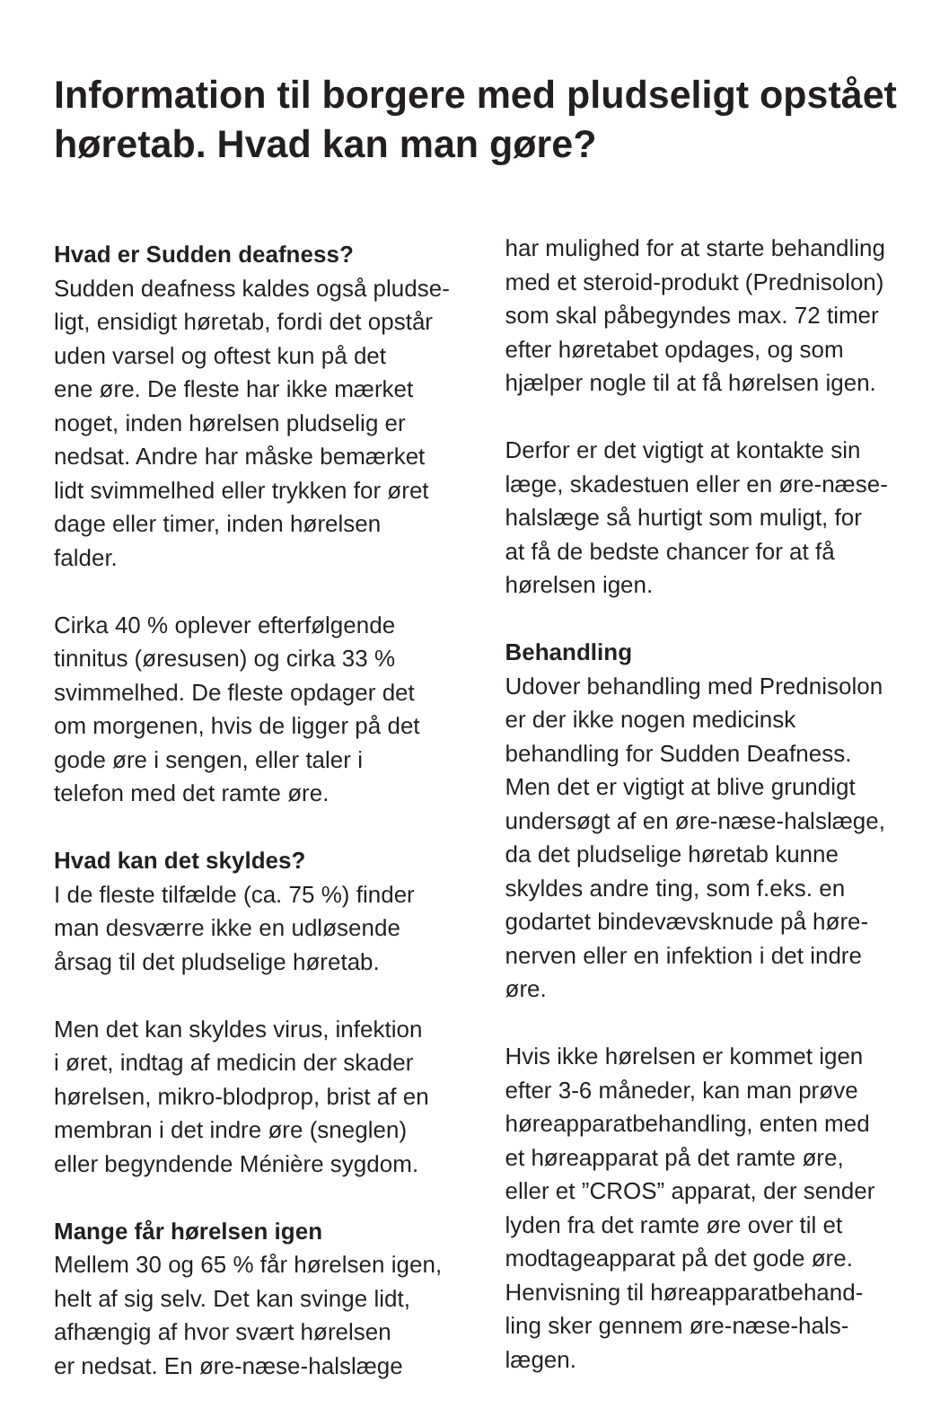Information til borgere med pludseligt opstået høretab. Hvad kan man gøre?
Hvad er Sudden deafness?
Sudden deafness kaldes også pludse-
ligt, ensidigt høretab, fordi det opstår
uden varsel og oftest kun på det
ene øre. De fleste har ikke mærket
noget, inden hørelsen pludselig er
nedsat. Andre har måske bemærket
lidt svimmelhed eller trykken for øret
dage eller timer, inden hørelsen
falder.
Cirka 40 % oplever efterfølgende
tinnitus (øresusen) og cirka 33 %
svimmelhed. De fleste opdager det
om morgenen, hvis de ligger på det
gode øre i sengen, eller taler i
telefon med det ramte øre.
Hvad kan det skyldes?
I de fleste tilfælde (ca. 75 %) finder
man desværre ikke en udløsende
årsag til det pludselige høretab.
Men det kan skyldes virus, infektion
i øret, indtag af medicin der skader
hørelsen, mikro-blodprop, brist af en
membran i det indre øre (sneglen)
eller begyndende Ménière sygdom.
Mange får hørelsen igen
Mellem 30 og 65 % får hørelsen igen,
helt af sig selv. Det kan svinge lidt,
afhængig af hvor svært hørelsen
er nedsat. En øre-næse-halslæge
har mulighed for at starte behandling
med et steroid-produkt (Prednisolon)
som skal påbegyndes max. 72 timer
efter høretabet opdages, og som
hjælper nogle til at få hørelsen igen.
Derfor er det vigtigt at kontakte sin
læge, skadestuen eller en øre-næse-
halslæge så hurtigt som muligt, for
at få de bedste chancer for at få
hørelsen igen.
Behandling
Udover behandling med Prednisolon
er der ikke nogen medicinsk
behandling for Sudden Deafness.
Men det er vigtigt at blive grundigt
undersøgt af en øre-næse-halslæge,
da det pludselige høretab kunne
skyldes andre ting, som f.eks. en
godartet bindevævsknude på høre-
nerven eller en infektion i det indre
øre.
Hvis ikke hørelsen er kommet igen
efter 3-6 måneder, kan man prøve
høreapparatbehandling, enten med
et høreapparat på det ramte øre,
eller et ”CROS” apparat, der sender
lyden fra det ramte øre over til et
modtageapparat på det gode øre.
Henvisning til høreapparatbehand-
ling sker gennem øre-næse-hals-
lægen.